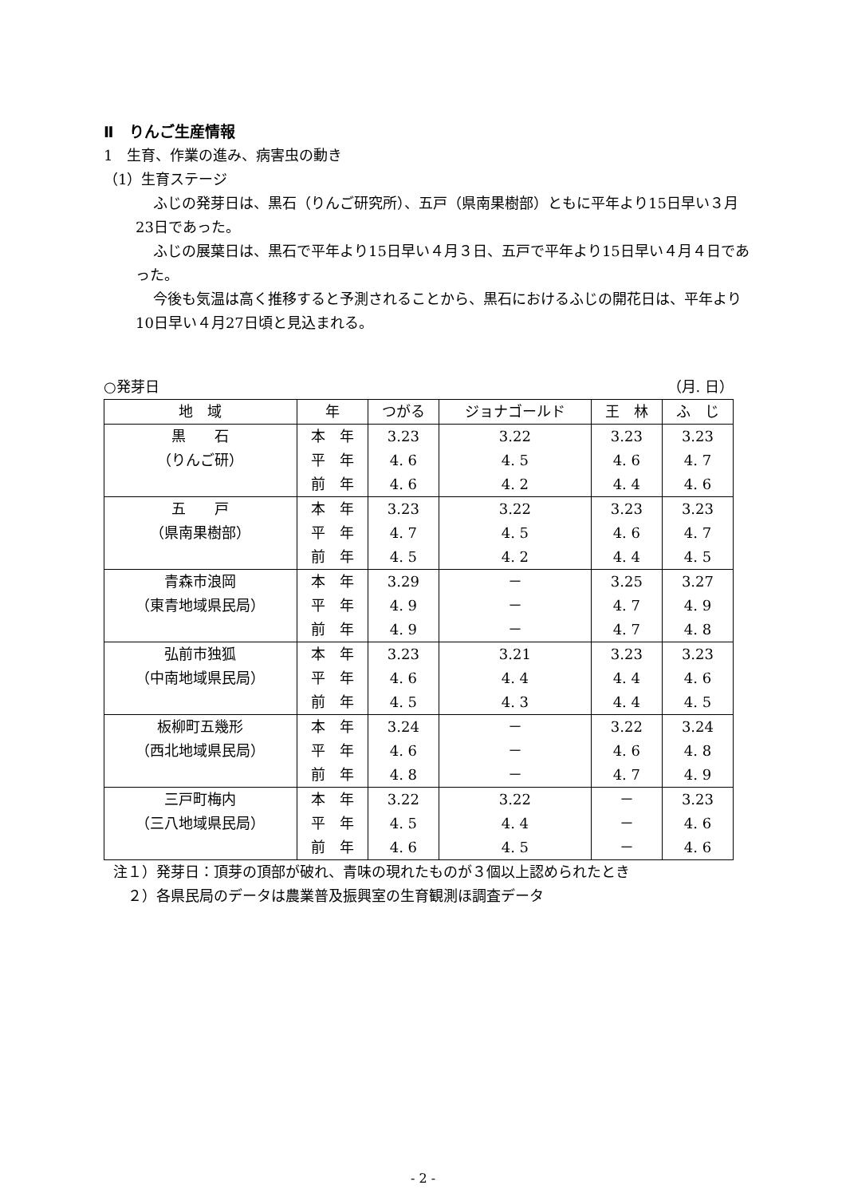Ⅱ　りんご生産情報
1　生育、作業の進み、病害虫の動き
（1）生育ステージ
ふじの発芽日は、黒石（りんご研究所）、五戸（県南果樹部）ともに平年より15日早い３月23日であった。
ふじの展葉日は、黒石で平年より15日早い４月３日、五戸で平年より15日早い４月４日であった。
今後も気温は高く推移すると予測されることから、黒石におけるふじの開花日は、平年より10日早い４月27日頃と見込まれる。
○発芽日 （月. 日）
| 地 域 | 年 | つがる | ジョナゴールド | 王 林 | ふ じ |
| --- | --- | --- | --- | --- | --- |
| 黒 石 | 本 年 | 3.23 | 3.22 | 3.23 | 3.23 |
| （りんご研） | 平 年 | 4. 6 | 4. 5 | 4. 6 | 4. 7 |
| | 前 年 | 4. 6 | 4. 2 | 4. 4 | 4. 6 |
| 五 戸 | 本 年 | 3.23 | 3.22 | 3.23 | 3.23 |
| （県南果樹部） | 平 年 | 4. 7 | 4. 5 | 4. 6 | 4. 7 |
| | 前 年 | 4. 5 | 4. 2 | 4. 4 | 4. 5 |
| 青森市浪岡 | 本 年 | 3.29 | － | 3.25 | 3.27 |
| （東青地域県民局） | 平 年 | 4. 9 | － | 4. 7 | 4. 9 |
| | 前 年 | 4. 9 | － | 4. 7 | 4. 8 |
| 弘前市独狐 | 本 年 | 3.23 | 3.21 | 3.23 | 3.23 |
| （中南地域県民局） | 平 年 | 4. 6 | 4. 4 | 4. 4 | 4. 6 |
| | 前 年 | 4. 5 | 4. 3 | 4. 4 | 4. 5 |
| 板柳町五幾形 | 本 年 | 3.24 | － | 3.22 | 3.24 |
| （西北地域県民局） | 平 年 | 4. 6 | － | 4. 6 | 4. 8 |
| | 前 年 | 4. 8 | － | 4. 7 | 4. 9 |
| 三戸町梅内 | 本 年 | 3.22 | 3.22 | － | 3.23 |
| （三八地域県民局） | 平 年 | 4. 5 | 4. 4 | － | 4. 6 |
| | 前 年 | 4. 6 | 4. 5 | － | 4. 6 |
注１）発芽日：頂芽の頂部が破れ、青味の現れたものが３個以上認められたとき
　２）各県民局のデータは農業普及振興室の生育観測ほ調査データ
- 2 -